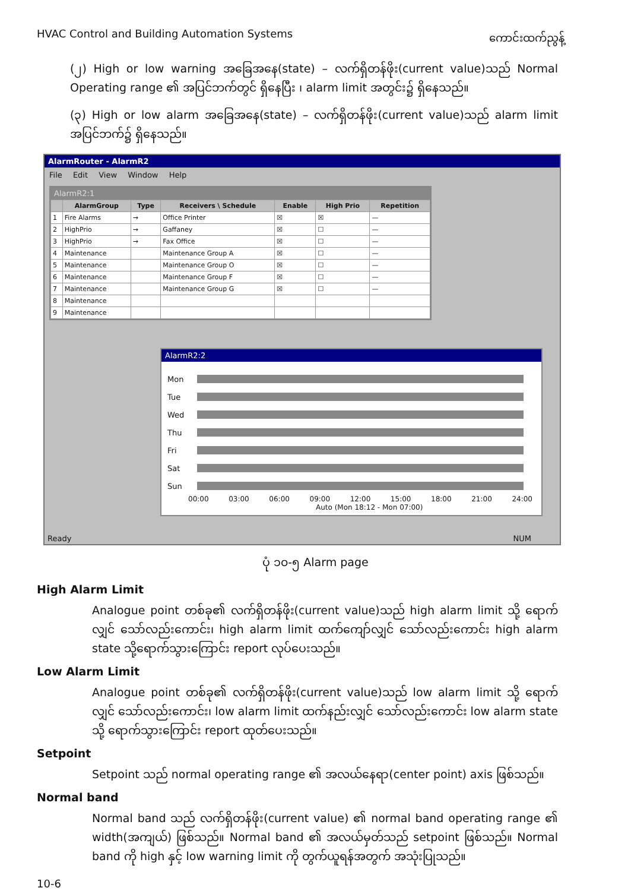HVAC Control and Building Automation Systems ကောင်းထက်ညွန့်
(၂) High or low warning အခြေအနေ(state) – လက်ရှိတန်ဖိုး(current value)သည် Normal Operating range ၏ အပြင်ဘက်တွင် ရှိနေပြီး ၊ alarm limit အတွင်း၌ ရှိနေသည်။
(၃) High or low alarm အခြေအနေ(state) – လက်ရှိတန်ဖိုး(current value)သည် alarm limit အပြင်ဘက်၌ ရှိနေသည်။
AlarmRouter - AlarmR2
File Edit View Window Help
AlarmR2:1
| | AlarmGroup | Type | Receivers \ Schedule | Enable | High Prio | Repetition |
| --- | --- | --- | --- | --- | --- | --- |
| 1 | Fire Alarms | → | Office Printer | ☒ | ☒ | — |
| 2 | HighPrio | → | Gaffaney | ☒ | ☐ | — |
| 3 | HighPrio | → | Fax Office | ☒ | ☐ | — |
| 4 | Maintenance | | Maintenance Group A | ☒ | ☐ | — |
| 5 | Maintenance | | Maintenance Group O | ☒ | ☐ | — |
| 6 | Maintenance | | Maintenance Group F | ☒ | ☐ | — |
| 7 | Maintenance | | Maintenance Group G | ☒ | ☐ | — |
| 8 | Maintenance | | | | | |
| 9 | Maintenance | | | | | |
AlarmR2:2
Mon
Tue
Wed
Thu
Fri
Sat
Sun
00:00 03:00 06:00 09:00 12:00 15:00 18:00 21:00 24:00
Auto (Mon 18:12 - Mon 07:00)
Ready NUM
ပုံ ၁၀-၅ Alarm page
High Alarm Limit
Analogue point တစ်ခု၏ လက်ရှိတန်ဖိုး(current value)သည် high alarm limit သို့ ရောက်လျှင် သော်လည်းကောင်း၊ high alarm limit ထက်ကျော်လျှင် သော်လည်းကောင်း high alarm state သို့ရောက်သွားကြောင်း report လုပ်ပေးသည်။
Low Alarm Limit
Analogue point တစ်ခု၏ လက်ရှိတန်ဖိုး(current value)သည် low alarm limit သို့ ရောက်လျှင် သော်လည်းကောင်း၊ low alarm limit ထက်နည်းလျှင် သော်လည်းကောင်း low alarm state သို့ ရောက်သွားကြောင်း report ထုတ်ပေးသည်။
Setpoint
Setpoint သည် normal operating range ၏ အလယ်နေရာ(center point) axis ဖြစ်သည်။
Normal band
Normal band သည် လက်ရှိတန်ဖိုး(current value) ၏ normal band operating range ၏ width(အကျယ်) ဖြစ်သည်။ Normal band ၏ အလယ်မှတ်သည် setpoint ဖြစ်သည်။ Normal band ကို high နှင့် low warning limit ကို တွက်ယူရန်အတွက် အသုံးပြုသည်။
10-6